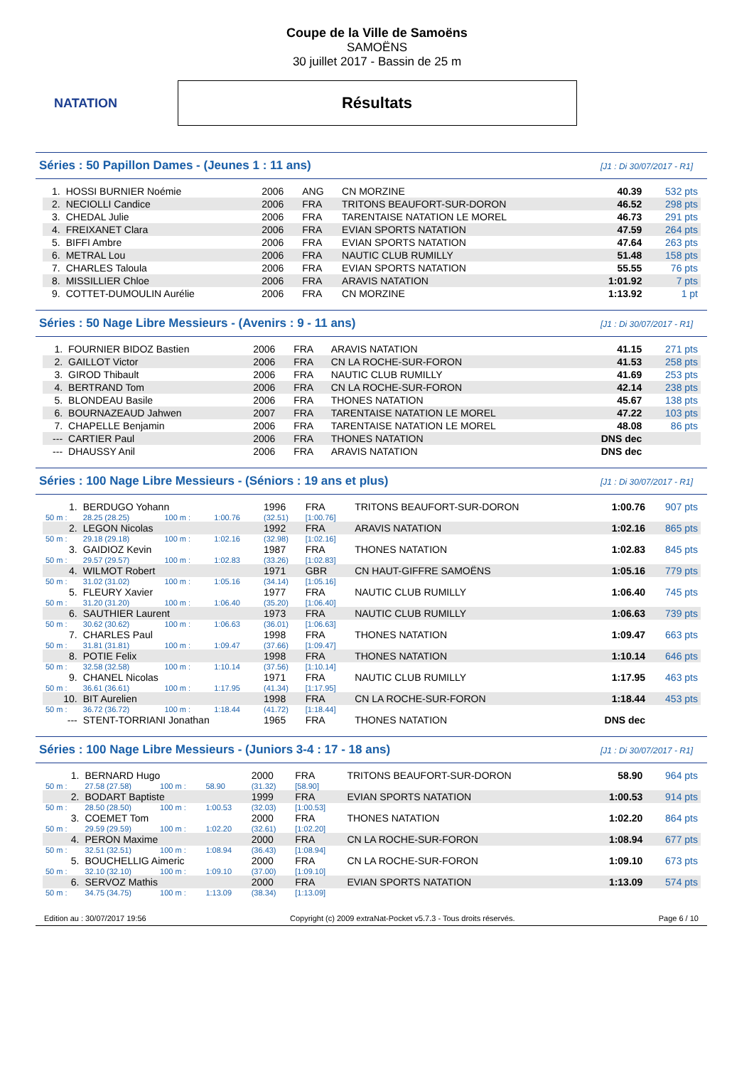NATATION
Coupe de la Ville de Samoëns
SAMOËNS
30 juillet 2017 - Bassin de 25 m
Résultats
Séries : 50 Papillon Dames - (Jeunes 1 : 11 ans) [J1 : Di 30/07/2017 - R1]
| 1. | HOSSI BURNIER Noémie | 2006 | ANG | CN MORZINE | 40.39 | 532 pts |
| 2. | NECIOLLI Candice | 2006 | FRA | TRITONS BEAUFORT-SUR-DORON | 46.52 | 298 pts |
| 3. | CHEDAL Julie | 2006 | FRA | TARENTAISE NATATION LE MOREL | 46.73 | 291 pts |
| 4. | FREIXANET Clara | 2006 | FRA | EVIAN SPORTS NATATION | 47.59 | 264 pts |
| 5. | BIFFI Ambre | 2006 | FRA | EVIAN SPORTS NATATION | 47.64 | 263 pts |
| 6. | METRAL Lou | 2006 | FRA | NAUTIC CLUB RUMILLY | 51.48 | 158 pts |
| 7. | CHARLES Taloula | 2006 | FRA | EVIAN SPORTS NATATION | 55.55 | 76 pts |
| 8. | MISSILLIER Chloe | 2006 | FRA | ARAVIS NATATION | 1:01.92 | 7 pts |
| 9. | COTTET-DUMOULIN Aurélie | 2006 | FRA | CN MORZINE | 1:13.92 | 1 pt |
Séries : 50 Nage Libre Messieurs - (Avenirs : 9 - 11 ans) [J1 : Di 30/07/2017 - R1]
| 1. | FOURNIER BIDOZ Bastien | 2006 | FRA | ARAVIS NATATION | 41.15 | 271 pts |
| 2. | GAILLOT Victor | 2006 | FRA | CN LA ROCHE-SUR-FORON | 41.53 | 258 pts |
| 3. | GIROD Thibault | 2006 | FRA | NAUTIC CLUB RUMILLY | 41.69 | 253 pts |
| 4. | BERTRAND Tom | 2006 | FRA | CN LA ROCHE-SUR-FORON | 42.14 | 238 pts |
| 5. | BLONDEAU Basile | 2006 | FRA | THONES NATATION | 45.67 | 138 pts |
| 6. | BOURNAZEAUD Jahwen | 2007 | FRA | TARENTAISE NATATION LE MOREL | 47.22 | 103 pts |
| 7. | CHAPELLE Benjamin | 2006 | FRA | TARENTAISE NATATION LE MOREL | 48.08 | 86 pts |
| --- | CARTIER Paul | 2006 | FRA | THONES NATATION | DNS dec | |
| --- | DHAUSSY Anil | 2006 | FRA | ARAVIS NATATION | DNS dec | |
Séries : 100 Nage Libre Messieurs - (Séniors : 19 ans et plus) [J1 : Di 30/07/2017 - R1]
| 1. | BERDUGO Yohann | | | 1996 | FRA | TRITONS BEAUFORT-SUR-DORON | 1:00.76 | 907 pts |
| 50 m : | 28.25 (28.25) | 100 m : | 1:00.76 | (32.51) | [1:00.76] | | | |
| 2. | LEGON Nicolas | | | 1992 | FRA | ARAVIS NATATION | 1:02.16 | 865 pts |
| 50 m : | 29.18 (29.18) | 100 m : | 1:02.16 | (32.98) | [1:02.16] | | | |
| 3. | GAIDIOZ Kevin | | | 1987 | FRA | THONES NATATION | 1:02.83 | 845 pts |
| 50 m : | 29.57 (29.57) | 100 m : | 1:02.83 | (33.26) | [1:02.83] | | | |
| 4. | WILMOT Robert | | | 1971 | GBR | CN HAUT-GIFFRE SAMOËNS | 1:05.16 | 779 pts |
| 50 m : | 31.02 (31.02) | 100 m : | 1:05.16 | (34.14) | [1:05.16] | | | |
| 5. | FLEURY Xavier | | | 1977 | FRA | NAUTIC CLUB RUMILLY | 1:06.40 | 745 pts |
| 50 m : | 31.20 (31.20) | 100 m : | 1:06.40 | (35.20) | [1:06.40] | | | |
| 6. | SAUTHIER Laurent | | | 1973 | FRA | NAUTIC CLUB RUMILLY | 1:06.63 | 739 pts |
| 50 m : | 30.62 (30.62) | 100 m : | 1:06.63 | (36.01) | [1:06.63] | | | |
| 7. | CHARLES Paul | | | 1998 | FRA | THONES NATATION | 1:09.47 | 663 pts |
| 50 m : | 31.81 (31.81) | 100 m : | 1:09.47 | (37.66) | [1:09.47] | | | |
| 8. | POTIE Felix | | | 1998 | FRA | THONES NATATION | 1:10.14 | 646 pts |
| 50 m : | 32.58 (32.58) | 100 m : | 1:10.14 | (37.56) | [1:10.14] | | | |
| 9. | CHANEL Nicolas | | | 1971 | FRA | NAUTIC CLUB RUMILLY | 1:17.95 | 463 pts |
| 50 m : | 36.61 (36.61) | 100 m : | 1:17.95 | (41.34) | [1:17.95] | | | |
| 10. | BIT Aurelien | | | 1998 | FRA | CN LA ROCHE-SUR-FORON | 1:18.44 | 453 pts |
| 50 m : | 36.72 (36.72) | 100 m : | 1:18.44 | (41.72) | [1:18.44] | | | |
| --- | STENT-TORRIANI Jonathan | | | 1965 | FRA | THONES NATATION | DNS dec | |
Séries : 100 Nage Libre Messieurs - (Juniors 3-4 : 17 - 18 ans) [J1 : Di 30/07/2017 - R1]
| 1. | BERNARD Hugo | | | 2000 | FRA | TRITONS BEAUFORT-SUR-DORON | 58.90 | 964 pts |
| 50 m : | 27.58 (27.58) | 100 m : | 58.90 | (31.32) | [58.90] | | | |
| 2. | BODART Baptiste | | | 1999 | FRA | EVIAN SPORTS NATATION | 1:00.53 | 914 pts |
| 50 m : | 28.50 (28.50) | 100 m : | 1:00.53 | (32.03) | [1:00.53] | | | |
| 3. | COEMET Tom | | | 2000 | FRA | THONES NATATION | 1:02.20 | 864 pts |
| 50 m : | 29.59 (29.59) | 100 m : | 1:02.20 | (32.61) | [1:02.20] | | | |
| 4. | PERON Maxime | | | 2000 | FRA | CN LA ROCHE-SUR-FORON | 1:08.94 | 677 pts |
| 50 m : | 32.51 (32.51) | 100 m : | 1:08.94 | (36.43) | [1:08.94] | | | |
| 5. | BOUCHELLIG Aimeric | | | 2000 | FRA | CN LA ROCHE-SUR-FORON | 1:09.10 | 673 pts |
| 50 m : | 32.10 (32.10) | 100 m : | 1:09.10 | (37.00) | [1:09.10] | | | |
| 6. | SERVOZ Mathis | | | 2000 | FRA | EVIAN SPORTS NATATION | 1:13.09 | 574 pts |
| 50 m : | 34.75 (34.75) | 100 m : | 1:13.09 | (38.34) | [1:13.09] | | | |
Edition au : 30/07/2017 19:56 Copyright (c) 2009 extraNat-Pocket v5.7.3 - Tous droits réservés. Page 6 / 10